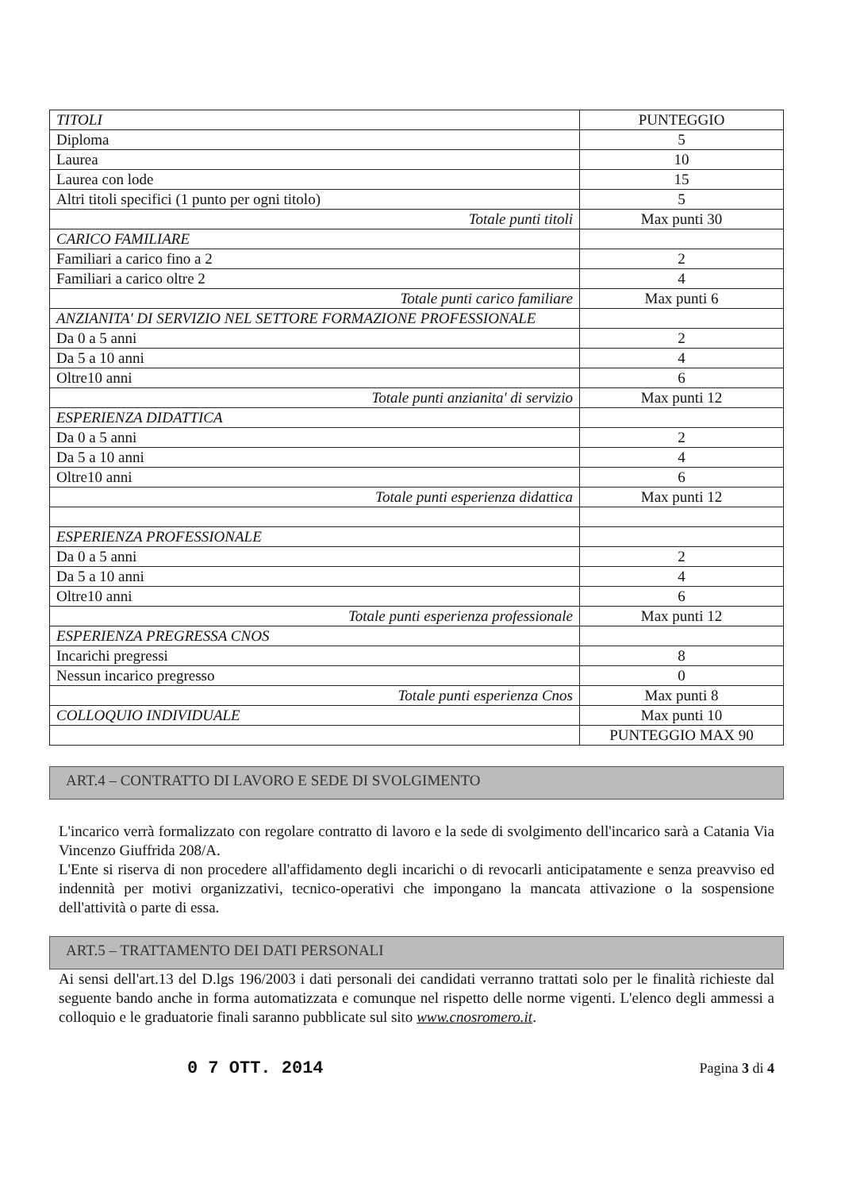| TITOLI | PUNTEGGIO |
| --- | --- |
| Diploma | 5 |
| Laurea | 10 |
| Laurea con lode | 15 |
| Altri titoli specifici (1 punto per ogni titolo) | 5 |
| Totale punti titoli | Max punti 30 |
| CARICO FAMILIARE | |
| Familiari a carico fino a 2 | 2 |
| Familiari a carico oltre 2 | 4 |
| Totale punti carico familiare | Max punti 6 |
| ANZIANITA' DI SERVIZIO NEL SETTORE FORMAZIONE PROFESSIONALE | |
| Da 0 a 5 anni | 2 |
| Da 5 a 10 anni | 4 |
| Oltre10 anni | 6 |
| Totale punti anzianita' di servizio | Max punti 12 |
| ESPERIENZA DIDATTICA | |
| Da 0 a 5 anni | 2 |
| Da 5 a 10 anni | 4 |
| Oltre10 anni | 6 |
| Totale punti esperienza didattica | Max punti 12 |
| ESPERIENZA PROFESSIONALE | |
| Da 0 a 5 anni | 2 |
| Da 5 a 10 anni | 4 |
| Oltre10 anni | 6 |
| Totale punti esperienza professionale | Max punti 12 |
| ESPERIENZA PREGRESSA CNOS | |
| Incarichi pregressi | 8 |
| Nessun incarico pregresso | 0 |
| Totale punti esperienza Cnos | Max punti 8 |
| COLLOQUIO INDIVIDUALE | Max punti 10 |
| | PUNTEGGIO MAX 90 |
ART.4 – CONTRATTO DI LAVORO E SEDE DI SVOLGIMENTO
L'incarico verrà formalizzato con regolare contratto di lavoro e la sede di svolgimento dell'incarico sarà a Catania Via Vincenzo Giuffrida 208/A.
L'Ente si riserva di non procedere all'affidamento degli incarichi o di revocarli anticipatamente e senza preavviso ed indennità per motivi organizzativi, tecnico-operativi che impongano la mancata attivazione o la sospensione dell'attività o parte di essa.
ART.5 – TRATTAMENTO DEI DATI PERSONALI
Ai sensi dell'art.13 del D.lgs 196/2003 i dati personali dei candidati verranno trattati solo per le finalità richieste dal seguente bando anche in forma automatizzata e comunque nel rispetto delle norme vigenti. L'elenco degli ammessi a colloquio e le graduatorie finali saranno pubblicate sul sito www.cnosromero.it.
0 7 OTT. 2014 Pagina 3 di 4